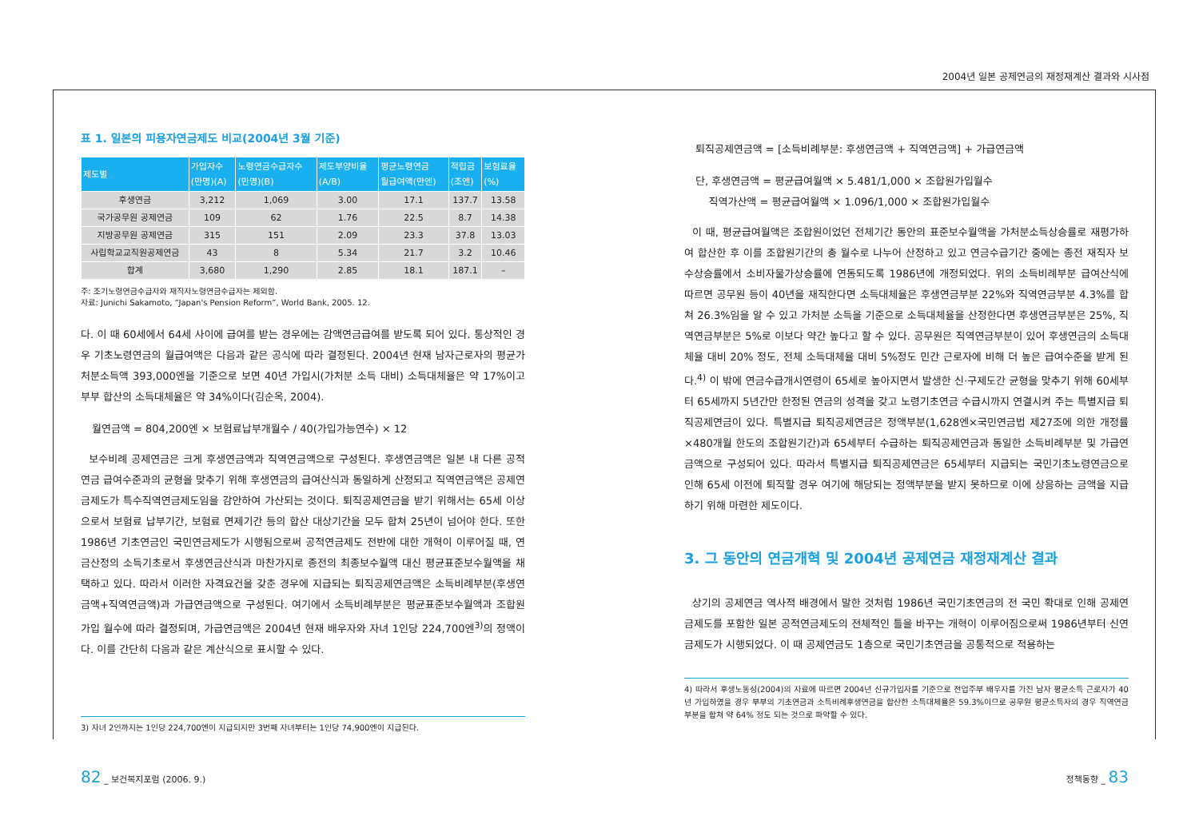2004년 일본 공제연금의 재정재계산 결과와 시사점
표 1. 일본의 피용자연금제도 비교(2004년 3월 기준)
| 제도별 | 가입자수 (만명)(A) | 노령연금수급자수 (만명)(B) | 제도부양비율 (A/B) | 평균노령연금 월급여액(만엔) | 적립금 (조엔) | 보험료율 (%) |
| --- | --- | --- | --- | --- | --- | --- |
| 후생연금 | 3,212 | 1,069 | 3.00 | 17.1 | 137.7 | 13.58 |
| 국가공무원 공제연금 | 109 | 62 | 1.76 | 22.5 | 8.7 | 14.38 |
| 지방공무원 공제연금 | 315 | 151 | 2.09 | 23.3 | 37.8 | 13.03 |
| 사립학교교직원공제연금 | 43 | 8 | 5.34 | 21.7 | 3.2 | 10.46 |
| 합계 | 3,680 | 1,290 | 2.85 | 18.1 | 187.1 | – |
주: 조기노령연금수급자와 재직자노령연금수급자는 제외함.
자료: Junichi Sakamoto, “Japan's Pension Reform”, World Bank, 2005. 12.
다. 이 때 60세에서 64세 사이에 급여를 받는 경우에는 감액연금급여를 받도록 되어 있다. 통상적인 경우 기초노령연금의 월급여액은 다음과 같은 공식에 따라 결정된다. 2004년 현재 남자근로자의 평균가처분소득액 393,000엔을 기준으로 보면 40년 가입시(가처분 소득 대비) 소득대체율은 약 17%이고 부부 합산의 소득대체율은 약 34%이다(김순옥, 2004).
월연금액 = 804,200엔 × 보험료납부개월수 / 40(가입가능연수) × 12
보수비례 공제연금은 크게 후생연금액과 직역연금액으로 구성된다. 후생연금액은 일본 내 다른 공적연금 급여수준과의 균형을 맞추기 위해 후생연금의 급여산식과 동일하게 산정되고 직역연금액은 공제연금제도가 특수직역연금제도임을 감안하여 가산되는 것이다. 퇴직공제연금을 받기 위해서는 65세 이상으로서 보험료 납부기간, 보험료 면제기간 등의 합산 대상기간을 모두 합쳐 25년이 넘어야 한다. 또한 1986년 기초연금인 국민연금제도가 시행됨으로써 공적연금제도 전반에 대한 개혁이 이루어질 때, 연금산정의 소득기초로서 후생연금산식과 마찬가지로 종전의 최종보수월액 대신 평균표준보수월액을 채택하고 있다. 따라서 이러한 자격요건을 갖춘 경우에 지급되는 퇴직공제연금액은 소득비례부분(후생연금액+직역연금액)과 가급연금액으로 구성된다. 여기에서 소득비례부분은 평균표준보수월액과 조합원가입 월수에 따라 결정되며, 가급연금액은 2004년 현재 배우자와 자녀 1인당 224,700엔<sup>3)</sup>의 정액이다. 이를 간단히 다음과 같은 계산식으로 표시할 수 있다.
3) 자녀 2인까지는 1인당 224,700엔이 지급되지만 3번째 자녀부터는 1인당 74,900엔이 지급된다.
퇴직공제연금액 = [소득비례부분: 후생연금액 + 직역연금액] + 가급연금액
단, 후생연금액 = 평균급여월액 × 5.481/1,000 × 조합원가입월수
직역가산액 = 평균급여월액 × 1.096/1,000 × 조합원가입월수
이 때, 평균급여월액은 조합원이었던 전체기간 동안의 표준보수월액을 가처분소득상승률로 재평가하여 합산한 후 이를 조합원기간의 총 월수로 나누어 산정하고 있고 연금수급기간 중에는 종전 재직자 보수상승률에서 소비자물가상승률에 연동되도록 1986년에 개정되었다. 위의 소득비례부분 급여산식에 따르면 공무원 등이 40년을 재직한다면 소득대체율은 후생연금부분 22%와 직역연금부분 4.3%를 합쳐 26.3%임을 알 수 있고 가처분 소득을 기준으로 소득대체율을 산정한다면 후생연금부분은 25%, 직역연금부분은 5%로 이보다 약간 높다고 할 수 있다. 공무원은 직역연금부분이 있어 후생연금의 소득대체율 대비 20% 정도, 전체 소득대체율 대비 5%정도 민간 근로자에 비해 더 높은 급여수준을 받게 된다.<sup>4)</sup> 이 밖에 연금수급개시연령이 65세로 높아지면서 발생한 신·구제도간 균형을 맞추기 위해 60세부터 65세까지 5년간만 한정된 연금의 성격을 갖고 노령기초연금 수급시까지 연결시켜 주는 특별지급 퇴직공제연금이 있다. 특별지급 퇴직공제연금은 정액부분(1,628엔×국민연금법 제27조에 의한 개정률×480개월 한도의 조합원기간)과 65세부터 수급하는 퇴직공제연금과 동일한 소득비례부분 및 가급연금액으로 구성되어 있다. 따라서 특별지급 퇴직공제연금은 65세부터 지급되는 국민기초노령연금으로 인해 65세 이전에 퇴직할 경우 여기에 해당되는 정액부분을 받지 못하므로 이에 상응하는 금액을 지급하기 위해 마련한 제도이다.
3. 그 동안의 연금개혁 및 2004년 공제연금 재정재계산 결과
상기의 공제연금 역사적 배경에서 말한 것처럼 1986년 국민기초연금의 전 국민 확대로 인해 공제연금제도를 포함한 일본 공적연금제도의 전체적인 틀을 바꾸는 개혁이 이루어짐으로써 1986년부터 신연금제도가 시행되었다. 이 때 공제연금도 1층으로 국민기초연금을 공통적으로 적용하는
4) 따라서 후생노동성(2004)의 자료에 따르면 2004년 신규가입자를 기준으로 전업주부 배우자를 가진 남자 평균소득 근로자가 40년 가입하였을 경우 부부의 기초연금과 소득비례후생연금을 합산한 소득대체율은 59.3%이므로 공무원 평균소득자의 경우 직역연금 부분을 합쳐 약 64% 정도 되는 것으로 파악할 수 있다.
82 _ 보건복지포럼 (2006. 9.) 정책동향 _ 83